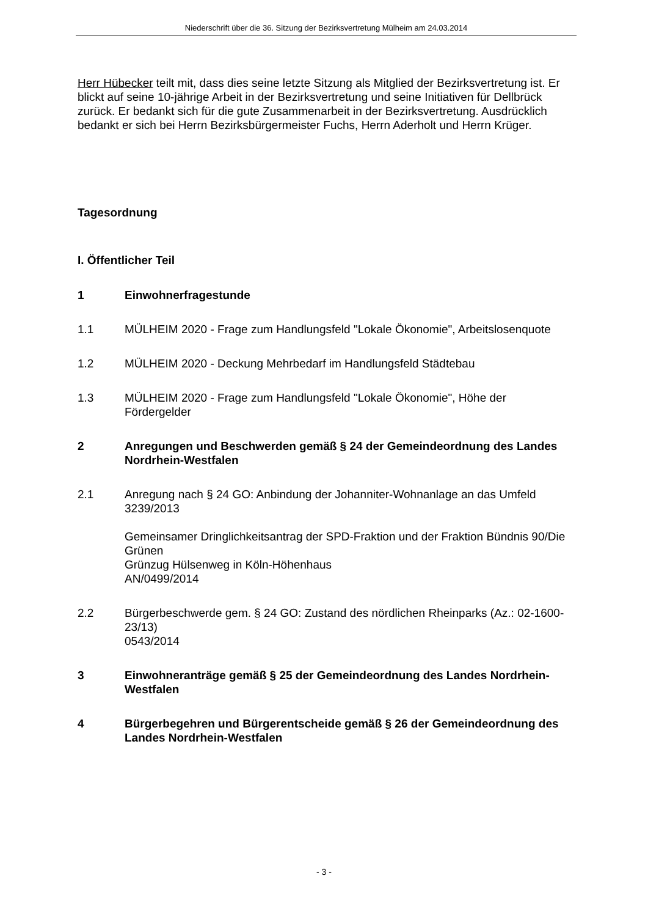Niederschrift über die 36. Sitzung der Bezirksvertretung Mülheim am 24.03.2014
Herr Hübecker teilt mit, dass dies seine letzte Sitzung als Mitglied der Bezirksvertretung ist. Er blickt auf seine 10-jährige Arbeit in der Bezirksvertretung und seine Initiativen für Dellbrück zurück. Er bedankt sich für die gute Zusammenarbeit in der Bezirksvertretung. Ausdrücklich bedankt er sich bei Herrn Bezirksbürgermeister Fuchs, Herrn Aderholt und Herrn Krüger.
Tagesordnung
I. Öffentlicher Teil
1 Einwohnerfragestunde
1.1 MÜLHEIM 2020 - Frage zum Handlungsfeld "Lokale Ökonomie", Arbeitslosenquote
1.2 MÜLHEIM 2020 - Deckung Mehrbedarf im Handlungsfeld Städtebau
1.3 MÜLHEIM 2020 - Frage zum Handlungsfeld "Lokale Ökonomie", Höhe der Fördergelder
2 Anregungen und Beschwerden gemäß § 24 der Gemeindeordnung des Landes Nordrhein-Westfalen
2.1 Anregung nach § 24 GO: Anbindung der Johanniter-Wohnanlage an das Umfeld
3239/2013
Gemeinsamer Dringlichkeitsantrag der SPD-Fraktion und der Fraktion Bündnis 90/Die Grünen
Grünzug Hülsenweg in Köln-Höhenhaus
AN/0499/2014
2.2 Bürgerbeschwerde gem. § 24 GO: Zustand des nördlichen Rheinparks (Az.: 02-1600-23/13)
0543/2014
3 Einwohneranträge gemäß § 25 der Gemeindeordnung des Landes Nordrhein-Westfalen
4 Bürgerbegehren und Bürgerentscheide gemäß § 26 der Gemeindeordnung des Landes Nordrhein-Westfalen
- 3 -